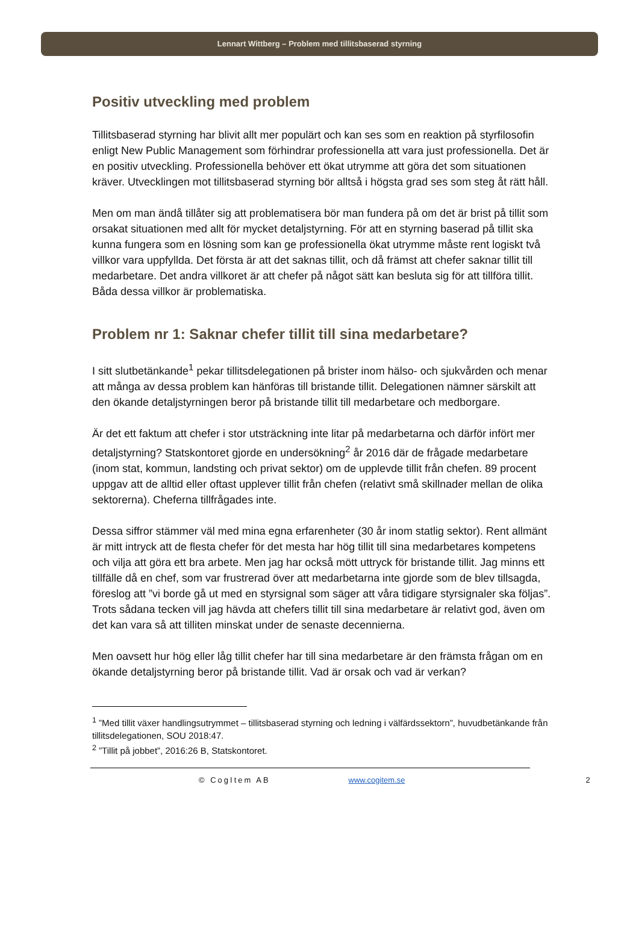Lennart Wittberg – Problem med tillitsbaserad styrning
Positiv utveckling med problem
Tillitsbaserad styrning har blivit allt mer populärt och kan ses som en reaktion på styrfilosofin enligt New Public Management som förhindrar professionella att vara just professionella. Det är en positiv utveckling. Professionella behöver ett ökat utrymme att göra det som situationen kräver. Utvecklingen mot tillitsbaserad styrning bör alltså i högsta grad ses som steg åt rätt håll.
Men om man ändå tillåter sig att problematisera bör man fundera på om det är brist på tillit som orsakat situationen med allt för mycket detaljstyrning. För att en styrning baserad på tillit ska kunna fungera som en lösning som kan ge professionella ökat utrymme måste rent logiskt två villkor vara uppfyllda. Det första är att det saknas tillit, och då främst att chefer saknar tillit till medarbetare. Det andra villkoret är att chefer på något sätt kan besluta sig för att tillföra tillit. Båda dessa villkor är problematiska.
Problem nr 1: Saknar chefer tillit till sina medarbetare?
I sitt slutbetänkande<sup>1</sup> pekar tillitsdelegationen på brister inom hälso- och sjukvården och menar att många av dessa problem kan hänföras till bristande tillit. Delegationen nämner särskilt att den ökande detaljstyrningen beror på bristande tillit till medarbetare och medborgare.
Är det ett faktum att chefer i stor utsträckning inte litar på medarbetarna och därför infört mer detaljstyrning? Statskontoret gjorde en undersökning<sup>2</sup> år 2016 där de frågade medarbetare (inom stat, kommun, landsting och privat sektor) om de upplevde tillit från chefen. 89 procent uppgav att de alltid eller oftast upplever tillit från chefen (relativt små skillnader mellan de olika sektorerna). Cheferna tillfrågades inte.
Dessa siffror stämmer väl med mina egna erfarenheter (30 år inom statlig sektor). Rent allmänt är mitt intryck att de flesta chefer för det mesta har hög tillit till sina medarbetares kompetens och vilja att göra ett bra arbete. Men jag har också mött uttryck för bristande tillit. Jag minns ett tillfälle då en chef, som var frustrerad över att medarbetarna inte gjorde som de blev tillsagda, föreslog att ”vi borde gå ut med en styrsignal som säger att våra tidigare styrsignaler ska följas”. Trots sådana tecken vill jag hävda att chefers tillit till sina medarbetare är relativt god, även om det kan vara så att tilliten minskat under de senaste decennierna.
Men oavsett hur hög eller låg tillit chefer har till sina medarbetare är den främsta frågan om en ökande detaljstyrning beror på bristande tillit. Vad är orsak och vad är verkan?
<sup>1</sup> ”Med tillit växer handlingsutrymmet – tillitsbaserad styrning och ledning i välfärdssektorn”, huvudbetänkande från tillitsdelegationen, SOU 2018:47.
<sup>2</sup> ”Tillit på jobbet”, 2016:26 B, Statskontoret.
© CogItem AB www.cogitem.se 2